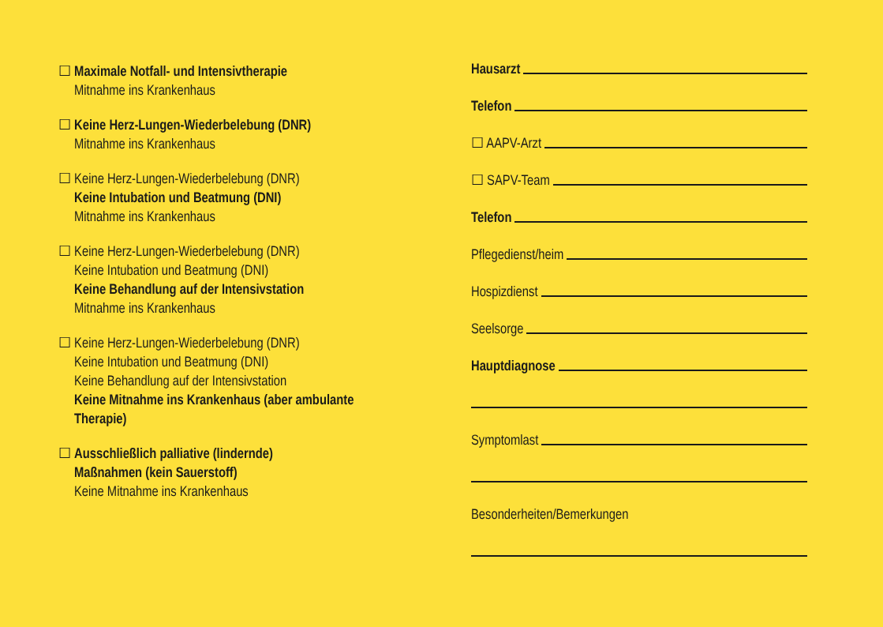☐ Maximale Notfall- und Intensivtherapie
Mitnahme ins Krankenhaus
☐ Keine Herz-Lungen-Wiederbelebung (DNR)
Mitnahme ins Krankenhaus
☐ Keine Herz-Lungen-Wiederbelebung (DNR)
Keine Intubation und Beatmung (DNI)
Mitnahme ins Krankenhaus
☐ Keine Herz-Lungen-Wiederbelebung (DNR)
Keine Intubation und Beatmung (DNI)
Keine Behandlung auf der Intensivstation
Mitnahme ins Krankenhaus
☐ Keine Herz-Lungen-Wiederbelebung (DNR)
Keine Intubation und Beatmung (DNI)
Keine Behandlung auf der Intensivstation
Keine Mitnahme ins Krankenhaus (aber ambulante Therapie)
☐ Ausschließlich palliative (lindernde)
Maßnahmen (kein Sauerstoff)
Keine Mitnahme ins Krankenhaus
Hausarzt
Telefon
☐ AAPV-Arzt
☐ SAPV-Team
Telefon
Pflegedienst/heim
Hospizdienst
Seelsorge
Hauptdiagnose
Symptomlast
Besonderheiten/Bemerkungen